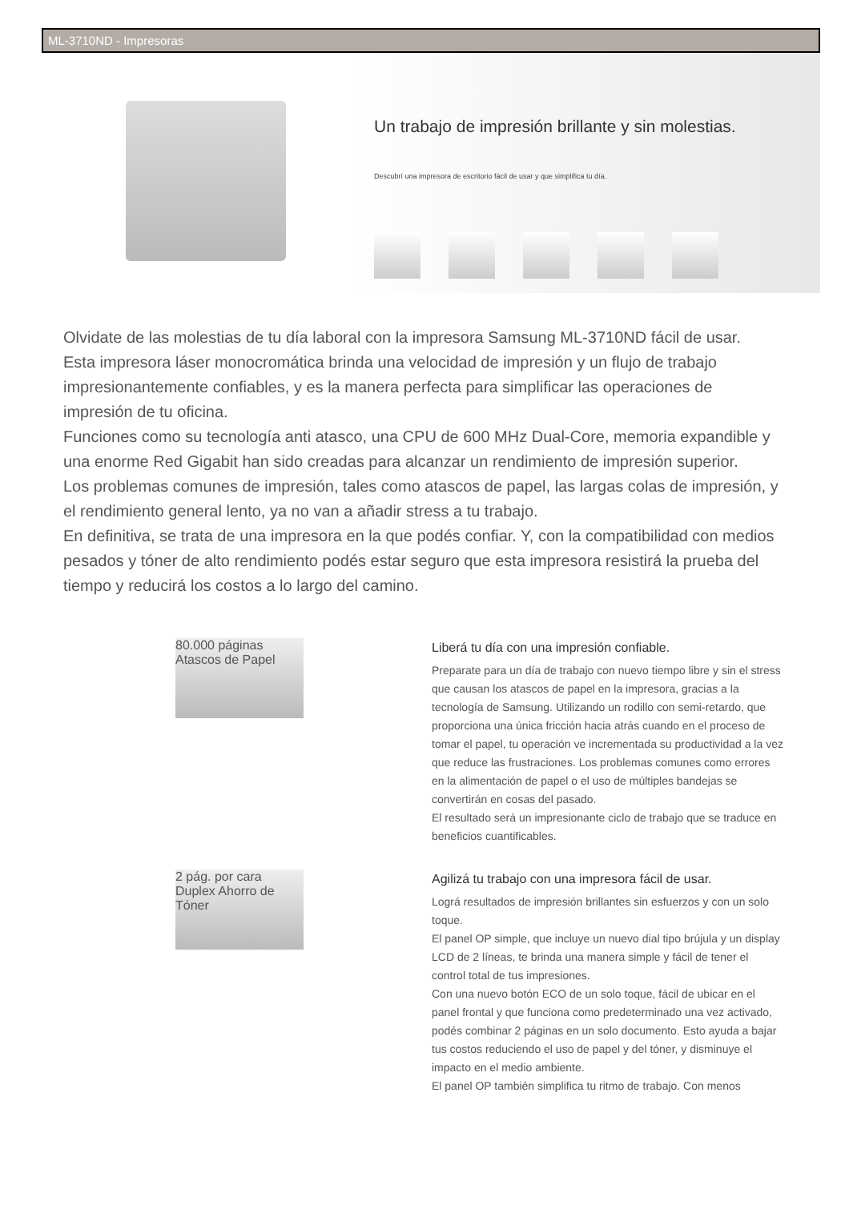ML-3710ND - Impresoras
Un trabajo de impresión brillante y sin molestias.
Descubrí una impresora de escritorio fácil de usar y que simplifica tu día.
Olvidate de las molestias de tu día laboral con la impresora Samsung ML-3710ND fácil de usar.
Esta impresora láser monocromática brinda una velocidad de impresión y un flujo de trabajo impresionantemente confiables, y es la manera perfecta para simplificar las operaciones de impresión de tu oficina.
Funciones como su tecnología anti atasco, una CPU de 600 MHz Dual-Core, memoria expandible y una enorme Red Gigabit han sido creadas para alcanzar un rendimiento de impresión superior.
Los problemas comunes de impresión, tales como atascos de papel, las largas colas de impresión, y el rendimiento general lento, ya no van a añadir stress a tu trabajo.
En definitiva, se trata de una impresora en la que podés confiar. Y, con la compatibilidad con medios pesados y tóner de alto rendimiento podés estar seguro que esta impresora resistirá la prueba del tiempo y reducirá los costos a lo largo del camino.
80.000 páginas Atascos de Papel
Liberá tu día con una impresión confiable.
Preparate para un día de trabajo con nuevo tiempo libre y sin el stress que causan los atascos de papel en la impresora, gracias a la tecnología de Samsung. Utilizando un rodillo con semi-retardo, que proporciona una única fricción hacia atrás cuando en el proceso de tomar el papel, tu operación ve incrementada su productividad a la vez que reduce las frustraciones. Los problemas comunes como errores en la alimentación de papel o el uso de múltiples bandejas se convertirán en cosas del pasado.
El resultado será un impresionante ciclo de trabajo que se traduce en beneficios cuantificables.
2 pág. por cara Duplex Ahorro de Tóner
Agilizá tu trabajo con una impresora fácil de usar.
Lográ resultados de impresión brillantes sin esfuerzos y con un solo toque.
El panel OP simple, que incluye un nuevo dial tipo brújula y un display LCD de 2 líneas, te brinda una manera simple y fácil de tener el control total de tus impresiones.
Con una nuevo botón ECO de un solo toque, fácil de ubicar en el panel frontal y que funciona como predeterminado una vez activado, podés combinar 2 páginas en un solo documento. Esto ayuda a bajar tus costos reduciendo el uso de papel y del tóner, y disminuye el impacto en el medio ambiente.
El panel OP también simplifica tu ritmo de trabajo. Con menos